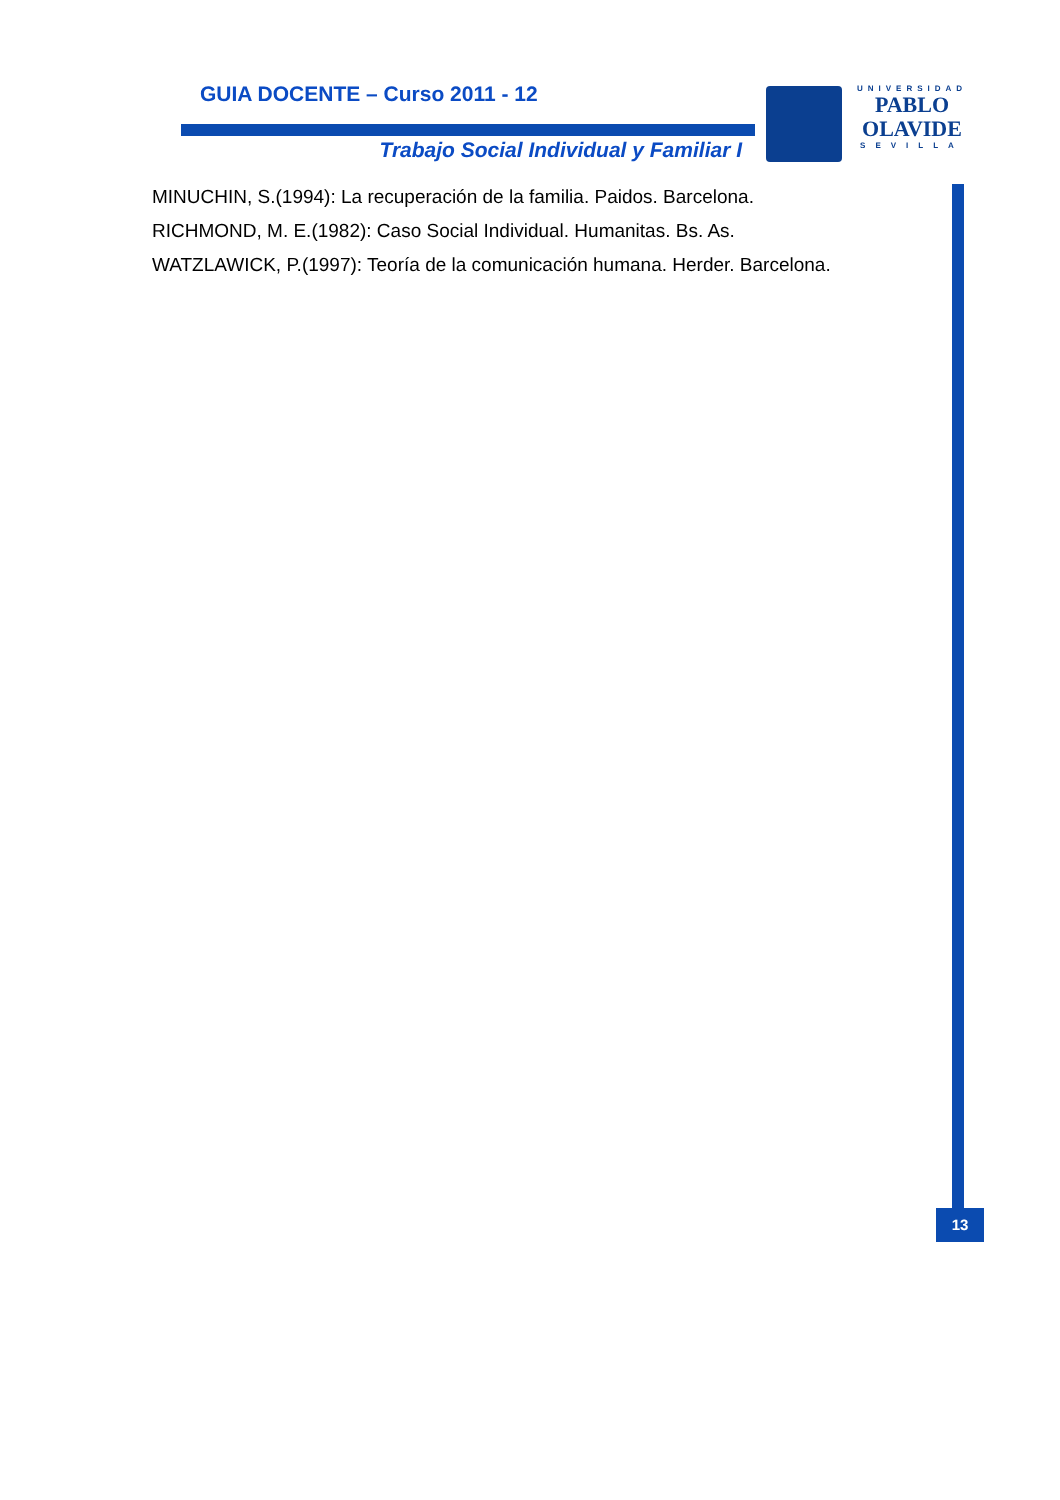GUIA DOCENTE – Curso 2011 - 12
Trabajo Social Individual y Familiar I
UNIVERSIDAD
PABLO
OLAVIDE
SEVILLA
MINUCHIN, S.(1994): La recuperación de la familia. Paidos. Barcelona.
RICHMOND, M. E.(1982): Caso Social Individual. Humanitas. Bs. As.
WATZLAWICK, P.(1997): Teoría de la comunicación humana. Herder. Barcelona.
13